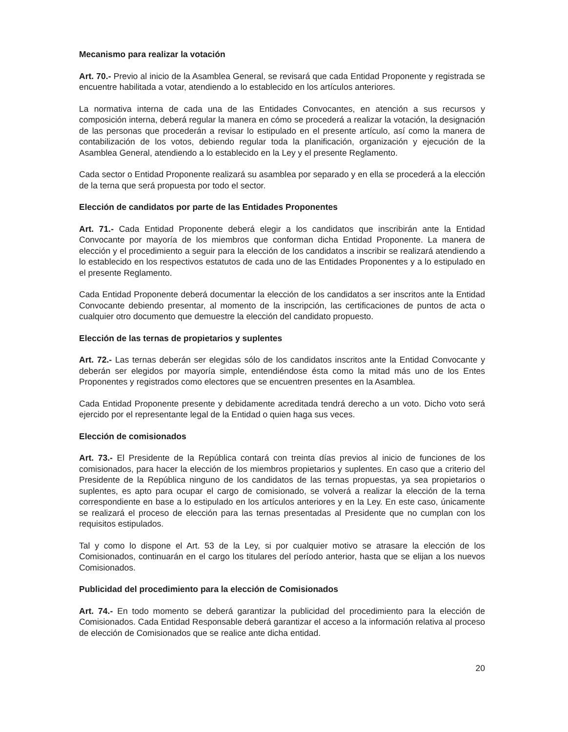Mecanismo para realizar la votación
Art. 70.- Previo al inicio de la Asamblea General, se revisará que cada Entidad Proponente y registrada se encuentre habilitada a votar, atendiendo a lo establecido en los artículos anteriores.
La normativa interna de cada una de las Entidades Convocantes, en atención a sus recursos y composición interna, deberá regular la manera en cómo se procederá a realizar la votación, la designación de las personas que procederán a revisar lo estipulado en el presente artículo, así como la manera de contabilización de los votos, debiendo regular toda la planificación, organización y ejecución de la Asamblea General, atendiendo a lo establecido en la Ley y el presente Reglamento.
Cada sector o Entidad Proponente realizará su asamblea por separado y en ella se procederá a la elección de la terna que será propuesta por todo el sector.
Elección de candidatos por parte de las Entidades Proponentes
Art. 71.- Cada Entidad Proponente deberá elegir a los candidatos que inscribirán ante la Entidad Convocante por mayoría de los miembros que conforman dicha Entidad Proponente. La manera de elección y el procedimiento a seguir para la elección de los candidatos a inscribir se realizará atendiendo a lo establecido en los respectivos estatutos de cada uno de las Entidades Proponentes y a lo estipulado en el presente Reglamento.
Cada Entidad Proponente deberá documentar la elección de los candidatos a ser inscritos ante la Entidad Convocante debiendo presentar, al momento de la inscripción, las certificaciones de puntos de acta o cualquier otro documento que demuestre la elección del candidato propuesto.
Elección de las ternas de propietarios y suplentes
Art. 72.- Las ternas deberán ser elegidas sólo de los candidatos inscritos ante la Entidad Convocante y deberán ser elegidos por mayoría simple, entendiéndose ésta como la mitad más uno de los Entes Proponentes y registrados como electores que se encuentren presentes en la Asamblea.
Cada Entidad Proponente presente y debidamente acreditada tendrá derecho a un voto. Dicho voto será ejercido por el representante legal de la Entidad o quien haga sus veces.
Elección de comisionados
Art. 73.- El Presidente de la República contará con treinta días previos al inicio de funciones de los comisionados, para hacer la elección de los miembros propietarios y suplentes. En caso que a criterio del Presidente de la República ninguno de los candidatos de las ternas propuestas, ya sea propietarios o suplentes, es apto para ocupar el cargo de comisionado, se volverá a realizar la elección de la terna correspondiente en base a lo estipulado en los artículos anteriores y en la Ley. En este caso, únicamente se realizará el proceso de elección para las ternas presentadas al Presidente que no cumplan con los requisitos estipulados.
Tal y como lo dispone el Art. 53 de la Ley, si por cualquier motivo se atrasare la elección de los Comisionados, continuarán en el cargo los titulares del período anterior, hasta que se elijan a los nuevos Comisionados.
Publicidad del procedimiento para la elección de Comisionados
Art. 74.- En todo momento se deberá garantizar la publicidad del procedimiento para la elección de Comisionados. Cada Entidad Responsable deberá garantizar el acceso a la información relativa al proceso de elección de Comisionados que se realice ante dicha entidad.
20